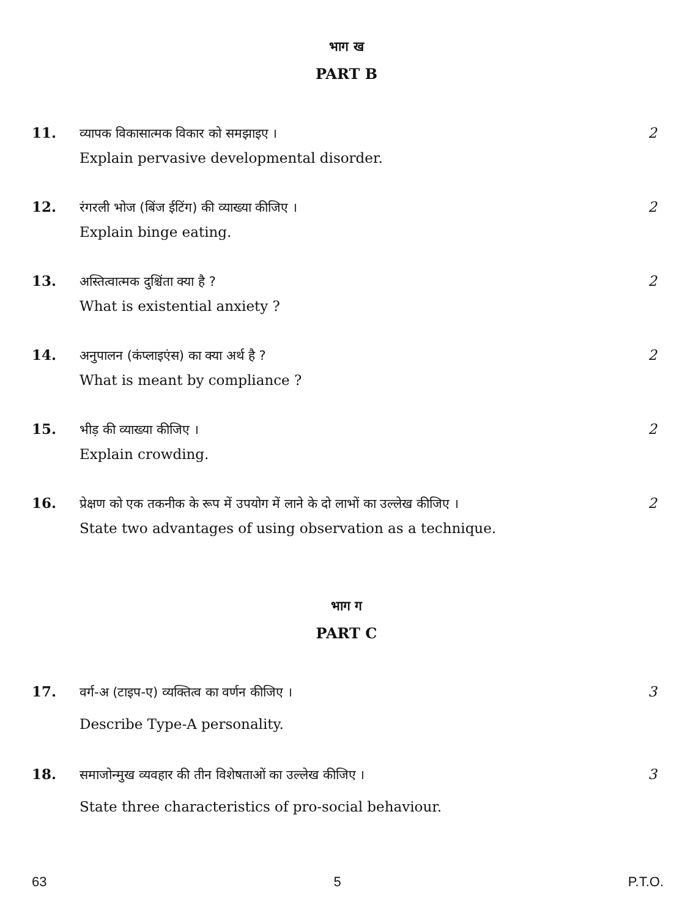भाग ख
PART B
11. व्यापक विकासात्मक विकार को समझाइए ।
Explain pervasive developmental disorder.
2
12. रंगरली भोज (बिंज ईटिंग) की व्याख्या कीजिए ।
Explain binge eating.
2
13. अस्तित्वात्मक दुश्चिंता क्या है ?
What is existential anxiety ?
2
14. अनुपालन (कंप्लाइएंस) का क्या अर्थ है ?
What is meant by compliance ?
2
15. भीड़ की व्याख्या कीजिए ।
Explain crowding.
2
16. प्रेक्षण को एक तकनीक के रूप में उपयोग में लाने के दो लाभों का उल्लेख कीजिए ।
State two advantages of using observation as a technique.
2
भाग ग
PART C
17. वर्ग-अ (टाइप-ए) व्यक्तित्व का वर्णन कीजिए ।
Describe Type-A personality.
3
18. समाजोन्मुख व्यवहार की तीन विशेषताओं का उल्लेख कीजिए ।
State three characteristics of pro-social behaviour.
3
63 5 P.T.O.